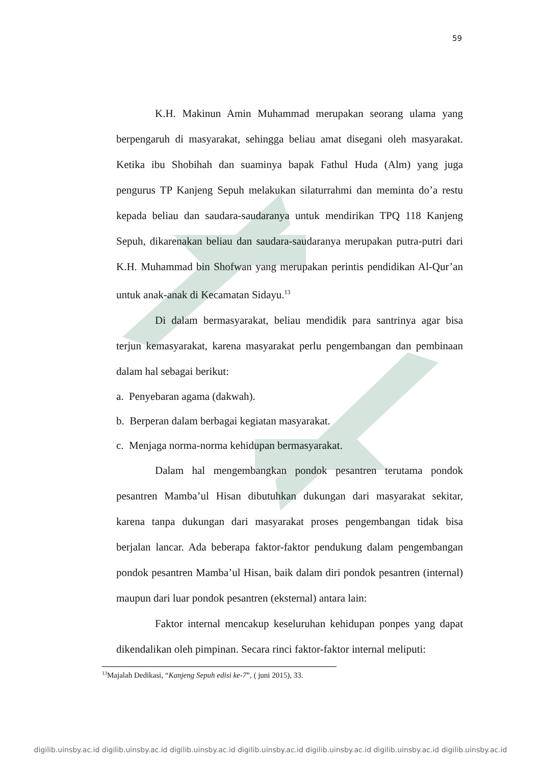59
K.H. Makinun Amin Muhammad merupakan seorang ulama yang berpengaruh di masyarakat, sehingga beliau amat disegani oleh masyarakat. Ketika ibu Shobihah dan suaminya bapak Fathul Huda (Alm) yang juga pengurus TP Kanjeng Sepuh melakukan silaturrahmi dan meminta do’a restu kepada beliau dan saudara-saudaranya untuk mendirikan TPQ 118 Kanjeng Sepuh, dikarenakan beliau dan saudara-saudaranya merupakan putra-putri dari K.H. Muhammad bin Shofwan yang merupakan perintis pendidikan Al-Qur’an untuk anak-anak di Kecamatan Sidayu.<sup>13</sup>
Di dalam bermasyarakat, beliau mendidik para santrinya agar bisa terjun kemasyarakat, karena masyarakat perlu pengembangan dan pembinaan dalam hal sebagai berikut:
a. Penyebaran agama (dakwah).
b. Berperan dalam berbagai kegiatan masyarakat.
c. Menjaga norma-norma kehidupan bermasyarakat.
Dalam hal mengembangkan pondok pesantren terutama pondok pesantren Mamba’ul Hisan dibutuhkan dukungan dari masyarakat sekitar, karena tanpa dukungan dari masyarakat proses pengembangan tidak bisa berjalan lancar. Ada beberapa faktor-faktor pendukung dalam pengembangan pondok pesantren Mamba’ul Hisan, baik dalam diri pondok pesantren (internal) maupun dari luar pondok pesantren (eksternal) antara lain:
Faktor internal mencakup keseluruhan kehidupan ponpes yang dapat dikendalikan oleh pimpinan. Secara rinci faktor-faktor internal meliputi:
<sup>13</sup> Majalah Dedikasi, “Kanjeng Sepuh edisi ke-7”, ( juni 2015), 33.
digilib.uinsby.ac.id digilib.uinsby.ac.id digilib.uinsby.ac.id digilib.uinsby.ac.id digilib.uinsby.ac.id digilib.uinsby.ac.id digilib.uinsby.ac.id